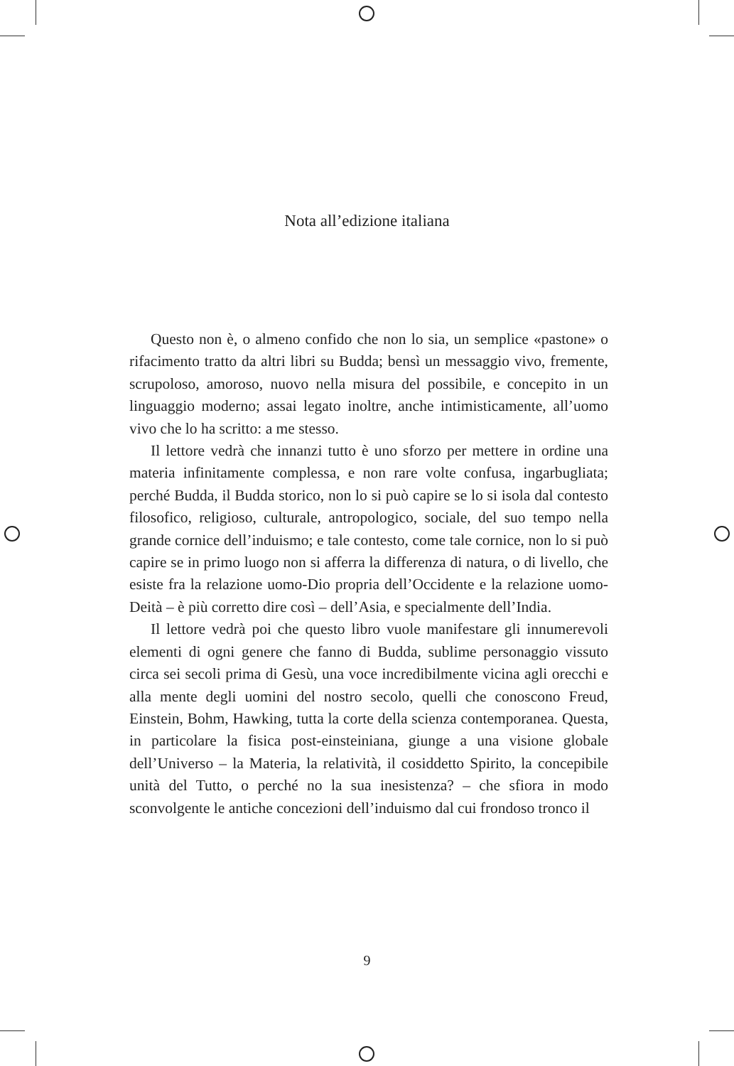Nota all’edizione italiana
Questo non è, o almeno confido che non lo sia, un semplice «pastone» o rifacimento tratto da altri libri su Budda; bensì un messaggio vivo, fremente, scrupoloso, amoroso, nuovo nella misura del possibile, e concepito in un linguaggio moderno; assai legato inoltre, anche intimisticamente, all’uomo vivo che lo ha scritto: a me stesso.
Il lettore vedrà che innanzi tutto è uno sforzo per mettere in ordine una materia infinitamente complessa, e non rare volte confusa, ingarbugliata; perché Budda, il Budda storico, non lo si può capire se lo si isola dal contesto filosofico, religioso, culturale, antropologico, sociale, del suo tempo nella grande cornice dell’induismo; e tale contesto, come tale cornice, non lo si può capire se in primo luogo non si afferra la differenza di natura, o di livello, che esiste fra la relazione uomo-Dio propria dell’Occidente e la relazione uomo-Deità – è più corretto dire così – dell’Asia, e specialmente dell’India.
Il lettore vedrà poi che questo libro vuole manifestare gli innumerevoli elementi di ogni genere che fanno di Budda, sublime personaggio vissuto circa sei secoli prima di Gesù, una voce incredibilmente vicina agli orecchi e alla mente degli uomini del nostro secolo, quelli che conoscono Freud, Einstein, Bohm, Hawking, tutta la corte della scienza contemporanea. Questa, in particolare la fisica post-einsteiniana, giunge a una visione globale dell’Universo – la Materia, la relatività, il cosiddetto Spirito, la concepibile unità del Tutto, o perché no la sua inesistenza? – che sfiora in modo sconvolgente le antiche concezioni dell’induismo dal cui frondoso tronco il
9